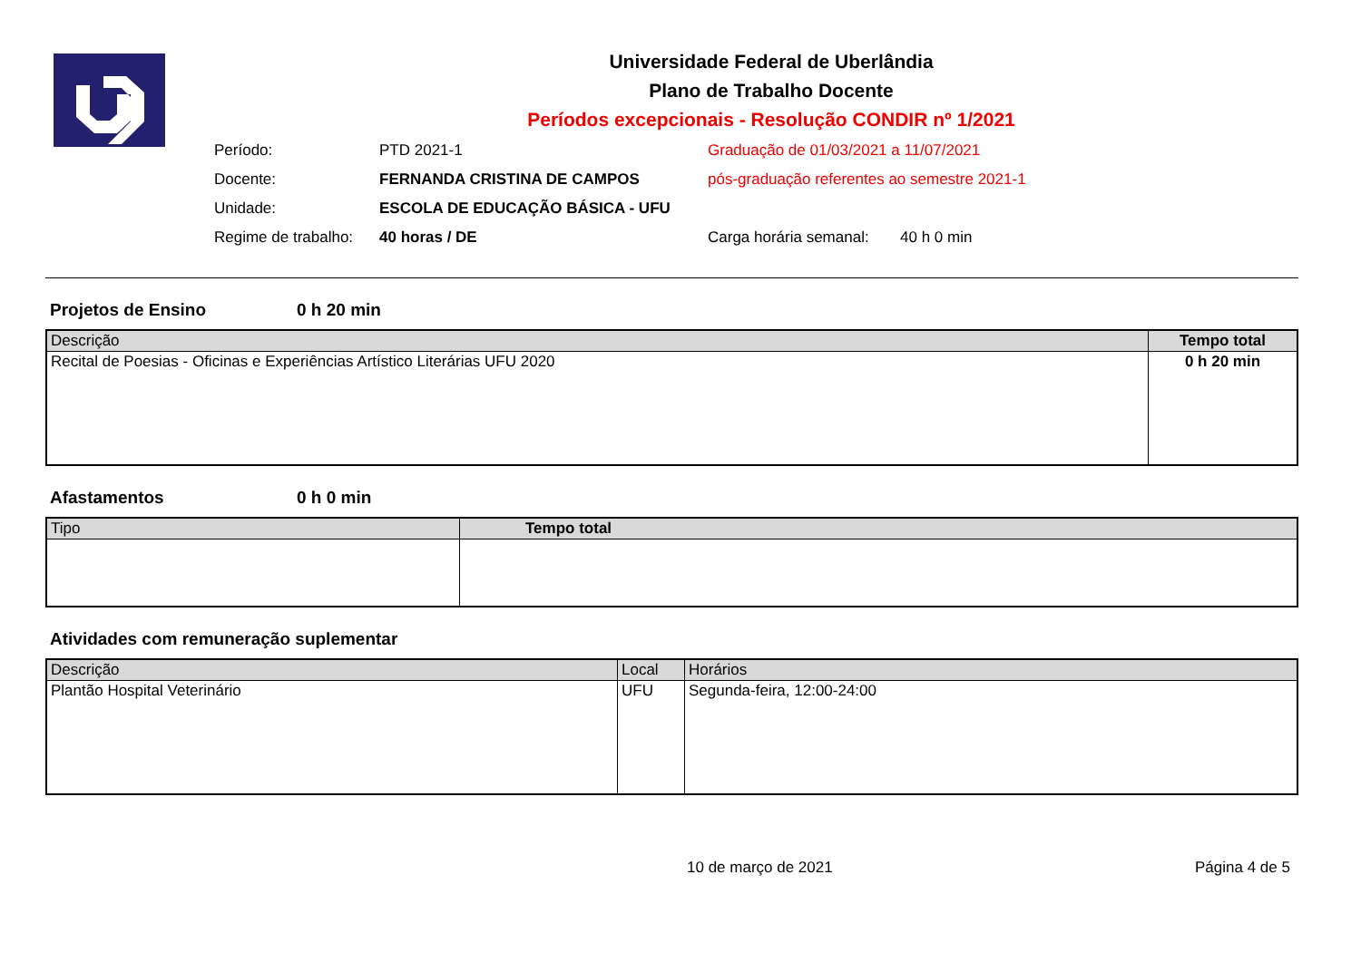Universidade Federal de Uberlândia
Plano de Trabalho Docente
Períodos excepcionais - Resolução CONDIR nº 1/2021
Período: PTD 2021-1 Graduação de 01/03/2021 a 11/07/2021
Docente: FERNANDA CRISTINA DE CAMPOS pós-graduação referentes ao semestre 2021-1
Unidade: ESCOLA DE EDUCAÇÃO BÁSICA - UFU
Regime de trabalho: 40 horas / DE Carga horária semanal: 40 h 0 min
Projetos de Ensino 0 h 20 min
| Descrição | Tempo total |
| --- | --- |
| Recital de Poesias - Oficinas e Experiências Artístico Literárias UFU 2020 | 0 h 20 min |
Afastamentos 0 h 0 min
| Tipo | Tempo total |
| --- | --- |
Atividades com remuneração suplementar
| Descrição | Local | Horários |
| --- | --- | --- |
| Plantão Hospital Veterinário | UFU | Segunda-feira, 12:00-24:00 |
10 de março de 2021 Página 4 de 5